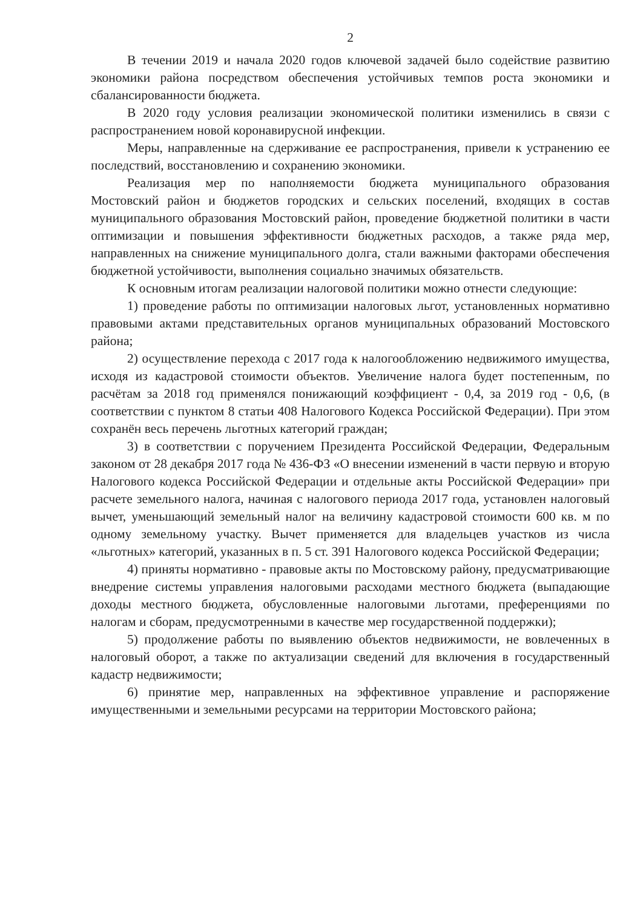2
В течении 2019 и начала 2020 годов ключевой задачей было содействие развитию экономики района посредством обеспечения устойчивых темпов роста экономики и сбалансированности бюджета.
В 2020 году условия реализации экономической политики изменились в связи с распространением новой коронавирусной инфекции.
Меры, направленные на сдерживание ее распространения, привели к устранению ее последствий, восстановлению и сохранению экономики.
Реализация мер по наполняемости бюджета муниципального образования Мостовский район и бюджетов городских и сельских поселений, входящих в состав муниципального образования Мостовский район, проведение бюджетной политики в части оптимизации и повышения эффективности бюджетных расходов, а также ряда мер, направленных на снижение муниципального долга, стали важными факторами обеспечения бюджетной устойчивости, выполнения социально значимых обязательств.
К основным итогам реализации налоговой политики можно отнести следующие:
1) проведение работы по оптимизации налоговых льгот, установленных нормативно правовыми актами представительных органов муниципальных образований Мостовского района;
2) осуществление перехода с 2017 года к налогообложению недвижимого имущества, исходя из кадастровой стоимости объектов. Увеличение налога будет постепенным, по расчётам за 2018 год применялся понижающий коэффициент - 0,4, за 2019 год - 0,6, (в соответствии с пунктом 8 статьи 408 Налогового Кодекса Российской Федерации). При этом сохранён весь перечень льготных категорий граждан;
3) в соответствии с поручением Президента Российской Федерации, Федеральным законом от 28 декабря 2017 года № 436-ФЗ «О внесении изменений в части первую и вторую Налогового кодекса Российской Федерации и отдельные акты Российской Федерации» при расчете земельного налога, начиная с налогового периода 2017 года, установлен налоговый вычет, уменьшающий земельный налог на величину кадастровой стоимости 600 кв. м по одному земельному участку. Вычет применяется для владельцев участков из числа «льготных» категорий, указанных в п. 5 ст. 391 Налогового кодекса Российской Федерации;
4) приняты нормативно - правовые акты по Мостовскому району, предусматривающие внедрение системы управления налоговыми расходами местного бюджета (выпадающие доходы местного бюджета, обусловленные налоговыми льготами, преференциями по налогам и сборам, предусмотренными в качестве мер государственной поддержки);
5) продолжение работы по выявлению объектов недвижимости, не вовлеченных в налоговый оборот, а также по актуализации сведений для включения в государственный кадастр недвижимости;
6) принятие мер, направленных на эффективное управление и распоряжение имущественными и земельными ресурсами на территории Мостовского района;